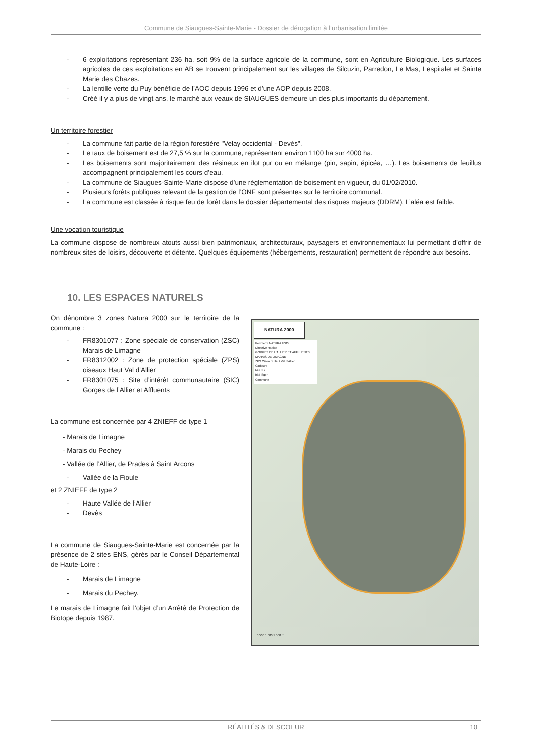Commune de Siaugues-Sainte-Marie - Dossier de dérogation à l’urbanisation limitée
- 6 exploitations représentant 236 ha, soit 9% de la surface agricole de la commune, sont en Agriculture Biologique. Les surfaces agricoles de ces exploitations en AB se trouvent principalement sur les villages de Silcuzin, Parredon, Le Mas, Lespitalet et Sainte Marie des Chazes.
- La lentille verte du Puy bénéficie de l’AOC depuis 1996 et d’une AOP depuis 2008.
- Créé il y a plus de vingt ans, le marché aux veaux de SIAUGUES demeure un des plus importants du département.
Un territoire forestier
- La commune fait partie de la région forestière "Velay occidental - Devès".
- Le taux de boisement est de 27,5 % sur la commune, représentant environ 1100 ha sur 4000 ha.
- Les boisements sont majoritairement des résineux en ilot pur ou en mélange (pin, sapin, épicéa, …). Les boisements de feuillus accompagnent principalement les cours d’eau.
- La commune de Siaugues-Sainte-Marie dispose d’une réglementation de boisement en vigueur, du 01/02/2010.
- Plusieurs forêts publiques relevant de la gestion de l’ONF sont présentes sur le territoire communal.
- La commune est classée à risque feu de forêt dans le dossier départemental des risques majeurs (DDRM). L’aléa est faible.
Une vocation touristique
La commune dispose de nombreux atouts aussi bien patrimoniaux, architecturaux, paysagers et environnementaux lui permettant d’offrir de nombreux sites de loisirs, découverte et détente. Quelques équipements (hébergements, restauration) permettent de répondre aux besoins.
10. LES ESPACES NATURELS
On dénombre 3 zones Natura 2000 sur le territoire de la commune :
- FR8301077 : Zone spéciale de conservation (ZSC) Marais de Limagne
- FR8312002 : Zone de protection spéciale (ZPS) oiseaux Haut Val d'Allier
- FR8301075 : Site d’intérêt communautaire (SIC) Gorges de l’Allier et Affluents
La commune est concernée par 4 ZNIEFF de type 1
- Marais de Limagne
- Marais du Pechey
- Vallée de l’Allier, de Prades à Saint Arcons
- Vallée de la Fioule
et 2 ZNIEFF de type 2
- Haute Vallée de l’Allier
- Devès
La commune de Siaugues-Sainte-Marie est concernée par la présence de 2 sites ENS, gérés par le Conseil Départemental de Haute-Loire :
- Marais de Limagne
- Marais du Pechey.
Le marais de Limagne fait l’objet d’un Arrêté de Protection de Biotope depuis 1987.
NATURA 2000
Périmètre NATURA 2000
Directive Habitat
GORGES DE L'ALLIER ET AFFLUENTS
MARAIS DE LIMAGNE
ZPS Oiseaux Haut Val d'Allier
Cadastre
bâti dur
bâti léger
Commune
0 500 1 000 1 500 m
RÉALITÉS & DESCOEUR 10